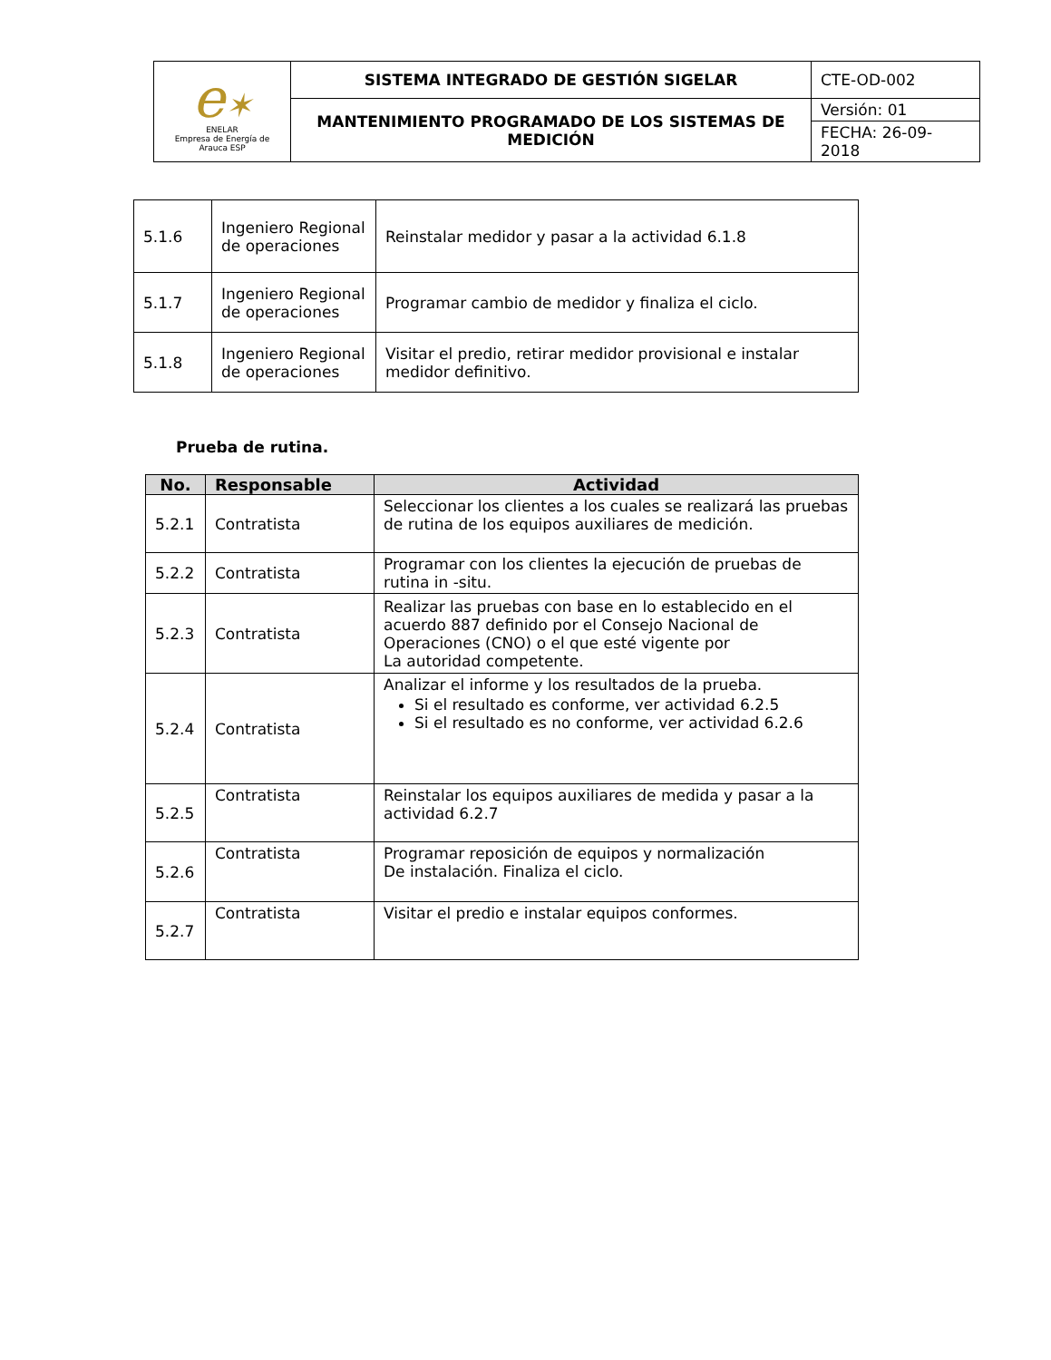| e ✶ ENELAR Empresa de Energía de Arauca ESP | SISTEMA INTEGRADO DE GESTIÓN SIGELAR | CTE-OD-002 |
| | MANTENIMIENTO PROGRAMADO DE LOS SISTEMAS DE MEDICIÓN | Versión: 01 |
| | | FECHA: 26-09-2018 |
| 5.1.6 | Ingeniero Regional de operaciones | Reinstalar medidor y pasar a la actividad 6.1.8 |
| 5.1.7 | Ingeniero Regional de operaciones | Programar cambio de medidor y finaliza el ciclo. |
| 5.1.8 | Ingeniero Regional de operaciones | Visitar el predio, retirar medidor provisional e instalar medidor definitivo. |
Prueba de rutina.
| No. | Responsable | Actividad |
| --- | --- | --- |
| 5.2.1 | Contratista | Seleccionar los clientes a los cuales se realizará las pruebas de rutina de los equipos auxiliares de medición. |
| 5.2.2 | Contratista | Programar con los clientes la ejecución de pruebas de rutina in -situ. |
| 5.2.3 | Contratista | Realizar las pruebas con base en lo establecido en el acuerdo 887 definido por el Consejo Nacional de Operaciones (CNO) o el que esté vigente por La autoridad competente. |
| 5.2.4 | Contratista | Analizar el informe y los resultados de la prueba. Si el resultado es conforme, ver actividad 6.2.5 Si el resultado es no conforme, ver actividad 6.2.6 |
| 5.2.5 | Contratista | Reinstalar los equipos auxiliares de medida y pasar a la actividad 6.2.7 |
| 5.2.6 | Contratista | Programar reposición de equipos y normalización De instalación. Finaliza el ciclo. |
| 5.2.7 | Contratista | Visitar el predio e instalar equipos conformes. |